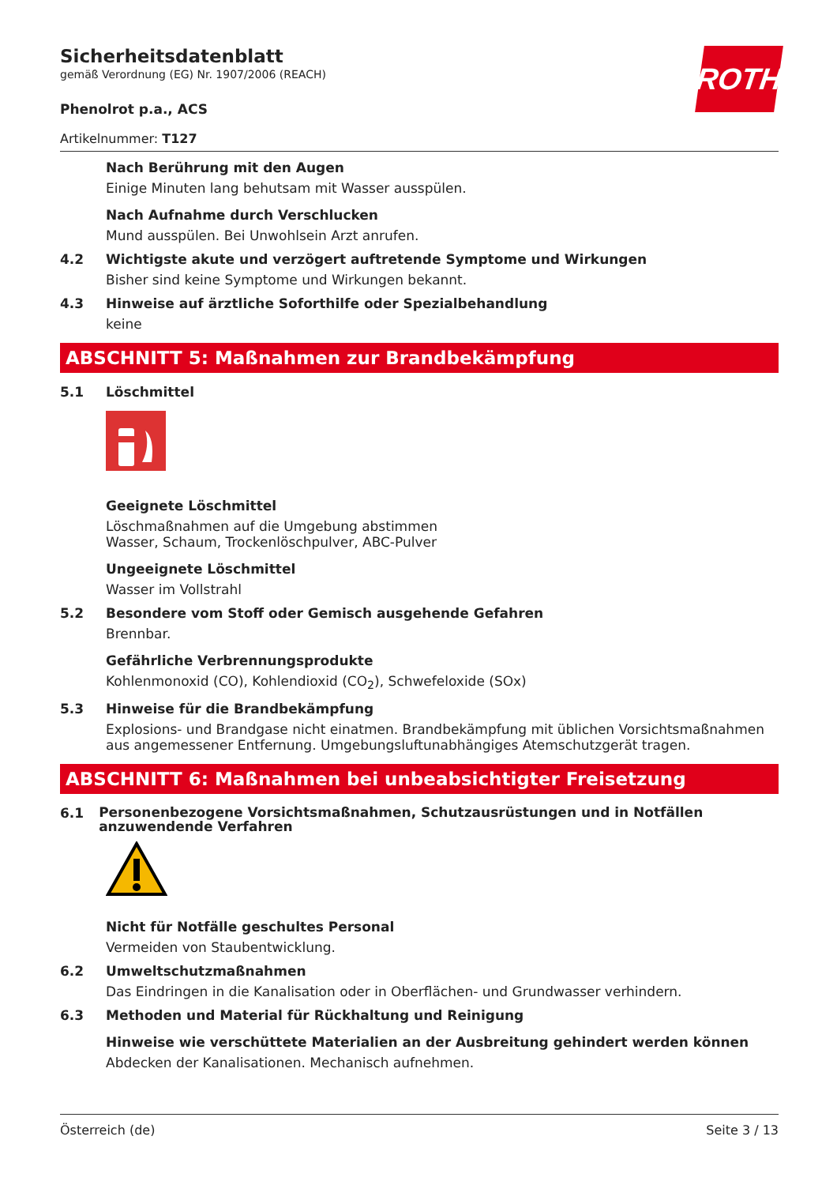ROTH
Sicherheitsdatenblatt
gemäß Verordnung (EG) Nr. 1907/2006 (REACH)
Phenolrot p.a., ACS
Artikelnummer: T127
Nach Berührung mit den Augen
Einige Minuten lang behutsam mit Wasser ausspülen.
Nach Aufnahme durch Verschlucken
Mund ausspülen. Bei Unwohlsein Arzt anrufen.
4.2 Wichtigste akute und verzögert auftretende Symptome und Wirkungen
Bisher sind keine Symptome und Wirkungen bekannt.
4.3 Hinweise auf ärztliche Soforthilfe oder Spezialbehandlung
keine
ABSCHNITT 5: Maßnahmen zur Brandbekämpfung
5.1 Löschmittel
Geeignete Löschmittel
Löschmaßnahmen auf die Umgebung abstimmen
Wasser, Schaum, Trockenlöschpulver, ABC-Pulver
Ungeeignete Löschmittel
Wasser im Vollstrahl
5.2 Besondere vom Stoff oder Gemisch ausgehende Gefahren
Brennbar.
Gefährliche Verbrennungsprodukte
Kohlenmonoxid (CO), Kohlendioxid (CO<sub>2</sub>), Schwefeloxide (SOx)
5.3 Hinweise für die Brandbekämpfung
Explosions- und Brandgase nicht einatmen. Brandbekämpfung mit üblichen Vorsichtsmaßnahmen aus angemessener Entfernung. Umgebungsluftunabhängiges Atemschutzgerät tragen.
ABSCHNITT 6: Maßnahmen bei unbeabsichtigter Freisetzung
6.1
Personenbezogene Vorsichtsmaßnahmen, Schutzausrüstungen und in Notfällen anzuwendende Verfahren
Nicht für Notfälle geschultes Personal
Vermeiden von Staubentwicklung.
6.2 Umweltschutzmaßnahmen
Das Eindringen in die Kanalisation oder in Oberflächen- und Grundwasser verhindern.
6.3 Methoden und Material für Rückhaltung und Reinigung
Hinweise wie verschüttete Materialien an der Ausbreitung gehindert werden können
Abdecken der Kanalisationen. Mechanisch aufnehmen.
Österreich (de) Seite 3 / 13